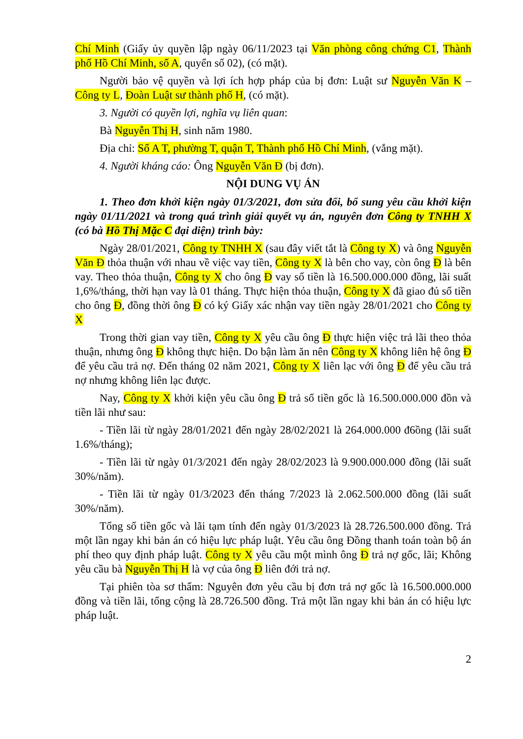Chí Minh (Giấy ủy quyền lập ngày 06/11/2023 tại Văn phòng công chứng C1, Thành phố Hồ Chí Minh, số A, quyển số 02), (có mặt).
Người bảo vệ quyền và lợi ích hợp pháp của bị đơn: Luật sư Nguyễn Văn K – Công ty L, Đoàn Luật sư thành phố H, (có mặt).
3. Người có quyền lợi, nghĩa vụ liên quan:
Bà Nguyễn Thị H, sinh năm 1980.
Địa chỉ: Số A T, phường T, quận T, Thành phố Hồ Chí Minh, (vắng mặt).
4. Người kháng cáo: Ông Nguyễn Văn Đ (bị đơn).
NỘI DUNG VỤ ÁN
1. Theo đơn khởi kiện ngày 01/3/2021, đơn sửa đổi, bổ sung yêu cầu khởi kiện ngày 01/11/2021 và trong quá trình giải quyết vụ án, nguyên đơn Công ty TNHH X (có bà Hồ Thị Mặc C đại diện) trình bày:
Ngày 28/01/2021, Công ty TNHH X (sau đây viết tắt là Công ty X) và ông Nguyễn Văn Đ thỏa thuận với nhau về việc vay tiền, Công ty X là bên cho vay, còn ông Đ là bên vay. Theo thỏa thuận, Công ty X cho ông Đ vay số tiền là 16.500.000.000 đồng, lãi suất 1,6%/tháng, thời hạn vay là 01 tháng. Thực hiện thỏa thuận, Công ty X đã giao đủ số tiền cho ông Đ, đồng thời ông Đ có ký Giấy xác nhận vay tiền ngày 28/01/2021 cho Công ty X
Trong thời gian vay tiền, Công ty X yêu cầu ông Đ thực hiện việc trả lãi theo thỏa thuận, nhưng ông Đ không thực hiện. Do bận làm ăn nên Công ty X không liên hệ ông Đ để yêu cầu trả nợ. Đến tháng 02 năm 2021, Công ty X liên lạc với ông Đ để yêu cầu trả nợ nhưng không liên lạc được.
Nay, Công ty X khởi kiện yêu cầu ông Đ trả số tiền gốc là 16.500.000.000 đồn và tiền lãi như sau:
- Tiền lãi từ ngày 28/01/2021 đến ngày 28/02/2021 là 264.000.000 đ6ồng (lãi suất 1.6%/tháng);
- Tiền lãi từ ngày 01/3/2021 đến ngày 28/02/2023 là 9.900.000.000 đồng (lãi suất 30%/năm).
- Tiền lãi từ ngày 01/3/2023 đến tháng 7/2023 là 2.062.500.000 đồng (lãi suất 30%/năm).
Tổng số tiền gốc và lãi tạm tính đến ngày 01/3/2023 là 28.726.500.000 đồng. Trả một lần ngay khi bản án có hiệu lực pháp luật. Yêu cầu ông Đồng thanh toán toàn bộ án phí theo quy định pháp luật. Công ty X yêu cầu một mình ông Đ trả nợ gốc, lãi; Không yêu cầu bà Nguyễn Thị H là vợ của ông Đ liên đới trả nợ.
Tại phiên tòa sơ thẩm: Nguyên đơn yêu cầu bị đơn trả nợ gốc là 16.500.000.000 đồng và tiền lãi, tổng cộng là 28.726.500 đồng. Trả một lần ngay khi bản án có hiệu lực pháp luật.
2